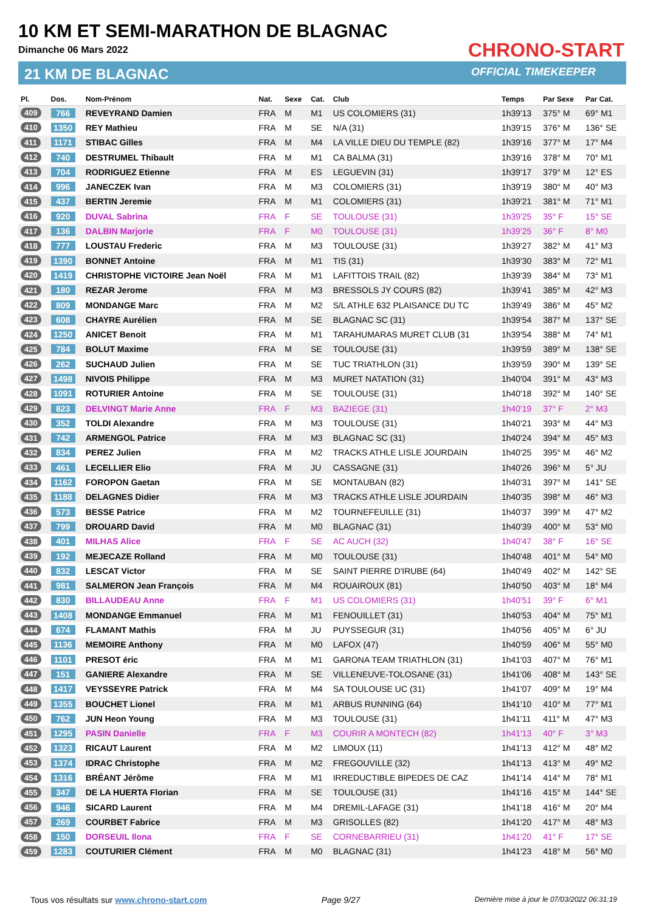10 KM ET SEMI-MARATHON DE BLAGNAC
Dimanche 06 Mars 2022
21 KM DE BLAGNAC
CHRONO-START
OFFICIAL TIMEKEEPER
| Pl. | Dos. | Nom-Prénom | Nat. | Sexe | Cat. | Club | Temps | Par Sexe | Par Cat. |
| --- | --- | --- | --- | --- | --- | --- | --- | --- | --- |
| 409 | 766 | REVEYRAND Damien | FRA | M | M1 | US COLOMIERS (31) | 1h39'13 | 375° M | 69° M1 |
| 410 | 1350 | REY Mathieu | FRA | M | SE | N/A (31) | 1h39'15 | 376° M | 136° SE |
| 411 | 1171 | STIBAC Gilles | FRA | M | M4 | LA VILLE DIEU DU TEMPLE (82) | 1h39'16 | 377° M | 17° M4 |
| 412 | 740 | DESTRUMEL Thibault | FRA | M | M1 | CA BALMA (31) | 1h39'16 | 378° M | 70° M1 |
| 413 | 704 | RODRIGUEZ Etienne | FRA | M | ES | LEGUEVIN (31) | 1h39'17 | 379° M | 12° ES |
| 414 | 996 | JANECZEK Ivan | FRA | M | M3 | COLOMIERS (31) | 1h39'19 | 380° M | 40° M3 |
| 415 | 437 | BERTIN Jeremie | FRA | M | M1 | COLOMIERS (31) | 1h39'21 | 381° M | 71° M1 |
| 416 | 920 | DUVAL Sabrina | FRA | F | SE | TOULOUSE (31) | 1h39'25 | 35° F | 15° SE |
| 417 | 136 | DALBIN Marjorie | FRA | F | M0 | TOULOUSE (31) | 1h39'25 | 36° F | 8° M0 |
| 418 | 777 | LOUSTAU Frederic | FRA | M | M3 | TOULOUSE (31) | 1h39'27 | 382° M | 41° M3 |
| 419 | 1390 | BONNET Antoine | FRA | M | M1 | TIS (31) | 1h39'30 | 383° M | 72° M1 |
| 420 | 1419 | CHRISTOPHE VICTOIRE Jean Noël | FRA | M | M1 | LAFITTOIS TRAIL (82) | 1h39'39 | 384° M | 73° M1 |
| 421 | 180 | REZAR Jerome | FRA | M | M3 | BRESSOLS JY COURS (82) | 1h39'41 | 385° M | 42° M3 |
| 422 | 809 | MONDANGE Marc | FRA | M | M2 | S/L ATHLE 632 PLAISANCE DU TC | 1h39'49 | 386° M | 45° M2 |
| 423 | 608 | CHAYRE Aurélien | FRA | M | SE | BLAGNAC SC (31) | 1h39'54 | 387° M | 137° SE |
| 424 | 1250 | ANICET Benoit | FRA | M | M1 | TARAHUMARAS MURET CLUB (31 | 1h39'54 | 388° M | 74° M1 |
| 425 | 784 | BOLUT Maxime | FRA | M | SE | TOULOUSE (31) | 1h39'59 | 389° M | 138° SE |
| 426 | 262 | SUCHAUD Julien | FRA | M | SE | TUC TRIATHLON (31) | 1h39'59 | 390° M | 139° SE |
| 427 | 1498 | NIVOIS Philippe | FRA | M | M3 | MURET NATATION (31) | 1h40'04 | 391° M | 43° M3 |
| 428 | 1091 | ROTURIER Antoine | FRA | M | SE | TOULOUSE (31) | 1h40'18 | 392° M | 140° SE |
| 429 | 823 | DELVINGT Marie Anne | FRA | F | M3 | BAZIEGE (31) | 1h40'19 | 37° F | 2° M3 |
| 430 | 352 | TOLDI Alexandre | FRA | M | M3 | TOULOUSE (31) | 1h40'21 | 393° M | 44° M3 |
| 431 | 742 | ARMENGOL Patrice | FRA | M | M3 | BLAGNAC SC (31) | 1h40'24 | 394° M | 45° M3 |
| 432 | 834 | PEREZ Julien | FRA | M | M2 | TRACKS ATHLE LISLE JOURDAIN | 1h40'25 | 395° M | 46° M2 |
| 433 | 461 | LECELLIER Elio | FRA | M | JU | CASSAGNE (31) | 1h40'26 | 396° M | 5° JU |
| 434 | 1162 | FOROPON Gaetan | FRA | M | SE | MONTAUBAN (82) | 1h40'31 | 397° M | 141° SE |
| 435 | 1188 | DELAGNES Didier | FRA | M | M3 | TRACKS ATHLE LISLE JOURDAIN | 1h40'35 | 398° M | 46° M3 |
| 436 | 573 | BESSE Patrice | FRA | M | M2 | TOURNEFEUILLE (31) | 1h40'37 | 399° M | 47° M2 |
| 437 | 799 | DROUARD David | FRA | M | M0 | BLAGNAC (31) | 1h40'39 | 400° M | 53° M0 |
| 438 | 401 | MILHAS Alice | FRA | F | SE | AC AUCH (32) | 1h40'47 | 38° F | 16° SE |
| 439 | 192 | MEJECAZE Rolland | FRA | M | M0 | TOULOUSE (31) | 1h40'48 | 401° M | 54° M0 |
| 440 | 832 | LESCAT Victor | FRA | M | SE | SAINT PIERRE D'IRUBE (64) | 1h40'49 | 402° M | 142° SE |
| 441 | 981 | SALMERON Jean François | FRA | M | M4 | ROUAIROUX (81) | 1h40'50 | 403° M | 18° M4 |
| 442 | 830 | BILLAUDEAU Anne | FRA | F | M1 | US COLOMIERS (31) | 1h40'51 | 39° F | 6° M1 |
| 443 | 1408 | MONDANGE Emmanuel | FRA | M | M1 | FENOUILLET (31) | 1h40'53 | 404° M | 75° M1 |
| 444 | 674 | FLAMANT Mathis | FRA | M | JU | PUYSSEGUR (31) | 1h40'56 | 405° M | 6° JU |
| 445 | 1136 | MEMOIRE Anthony | FRA | M | M0 | LAFOX (47) | 1h40'59 | 406° M | 55° M0 |
| 446 | 1101 | PRESOT éric | FRA | M | M1 | GARONA TEAM TRIATHLON (31) | 1h41'03 | 407° M | 76° M1 |
| 447 | 151 | GANIERE Alexandre | FRA | M | SE | VILLENEUVE-TOLOSANE (31) | 1h41'06 | 408° M | 143° SE |
| 448 | 1417 | VEYSSEYRE Patrick | FRA | M | M4 | SA TOULOUSE UC (31) | 1h41'07 | 409° M | 19° M4 |
| 449 | 1355 | BOUCHET Lionel | FRA | M | M1 | ARBUS RUNNING (64) | 1h41'10 | 410° M | 77° M1 |
| 450 | 762 | JUN Heon Young | FRA | M | M3 | TOULOUSE (31) | 1h41'11 | 411° M | 47° M3 |
| 451 | 1295 | PASIN Danielle | FRA | F | M3 | COURIR A MONTECH (82) | 1h41'13 | 40° F | 3° M3 |
| 452 | 1323 | RICAUT Laurent | FRA | M | M2 | LIMOUX (11) | 1h41'13 | 412° M | 48° M2 |
| 453 | 1374 | IDRAC Christophe | FRA | M | M2 | FREGOUVILLE (32) | 1h41'13 | 413° M | 49° M2 |
| 454 | 1316 | BRÉANT Jérôme | FRA | M | M1 | IRREDUCTIBLE BIPEDES DE CAZ | 1h41'14 | 414° M | 78° M1 |
| 455 | 347 | DE LA HUERTA Florian | FRA | M | SE | TOULOUSE (31) | 1h41'16 | 415° M | 144° SE |
| 456 | 946 | SICARD Laurent | FRA | M | M4 | DREMIL-LAFAGE (31) | 1h41'18 | 416° M | 20° M4 |
| 457 | 269 | COURBET Fabrice | FRA | M | M3 | GRISOLLES (82) | 1h41'20 | 417° M | 48° M3 |
| 458 | 150 | DORSEUIL Ilona | FRA | F | SE | CORNEBARRIEU (31) | 1h41'20 | 41° F | 17° SE |
| 459 | 1283 | COUTURIER Clément | FRA | M | M0 | BLAGNAC (31) | 1h41'23 | 418° M | 56° M0 |
Tous vos résultats sur www.chrono-start.com Page 9/27 Dernière mise à jour le 07/03/2022 06:31:19